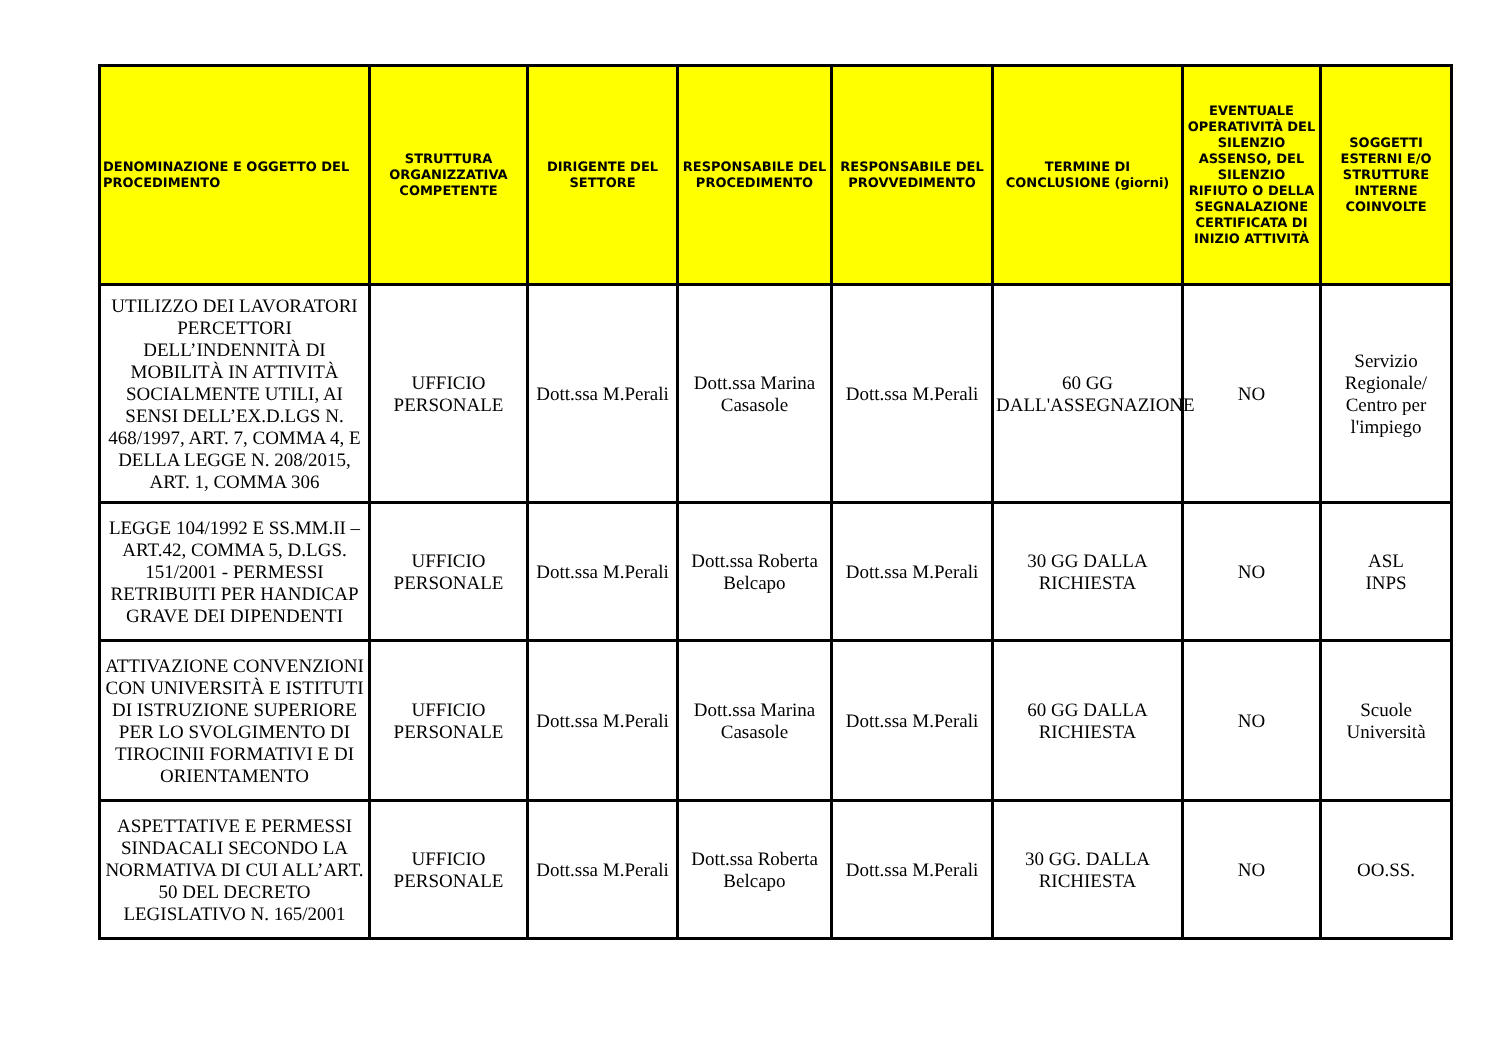| DENOMINAZIONE E OGGETTO DEL PROCEDIMENTO | STRUTTURA ORGANIZZATIVA COMPETENTE | DIRIGENTE DEL SETTORE | RESPONSABILE DEL PROCEDIMENTO | RESPONSABILE DEL PROVVEDIMENTO | TERMINE DI CONCLUSIONE (giorni) | EVENTUALE OPERATIVITÀ DEL SILENZIO ASSENSO, DEL SILENZIO RIFIUTO O DELLA SEGNALAZIONE CERTIFICATA DI INIZIO ATTIVITÀ | SOGGETTI ESTERNI E/O STRUTTURE INTERNE COINVOLTE |
| --- | --- | --- | --- | --- | --- | --- | --- |
| UTILIZZO DEI LAVORATORI PERCETTORI DELL’INDENNITÀ DI MOBILITÀ IN ATTIVITÀ SOCIALMENTE UTILI, AI SENSI DELL’EX.D.LGS N. 468/1997, ART. 7, COMMA 4, E DELLA LEGGE N. 208/2015, ART. 1, COMMA 306 | UFFICIO PERSONALE | Dott.ssa M.Perali | Dott.ssa Marina Casasole | Dott.ssa M.Perali | 60 GG DALL'ASSEGNAZIONE | NO | Servizio Regionale/ Centro per l'impiego |
| LEGGE 104/1992 E SS.MM.II – ART.42, COMMA 5, D.LGS. 151/2001 - PERMESSI RETRIBUITI PER HANDICAP GRAVE DEI DIPENDENTI | UFFICIO PERSONALE | Dott.ssa M.Perali | Dott.ssa Roberta Belcapo | Dott.ssa M.Perali | 30 GG DALLA RICHIESTA | NO | ASL INPS |
| ATTIVAZIONE CONVENZIONI CON UNIVERSITÀ E ISTITUTI DI ISTRUZIONE SUPERIORE PER LO SVOLGIMENTO DI TIROCINII FORMATIVI E DI ORIENTAMENTO | UFFICIO PERSONALE | Dott.ssa M.Perali | Dott.ssa Marina Casasole | Dott.ssa M.Perali | 60 GG DALLA RICHIESTA | NO | Scuole Università |
| ASPETTATIVE E PERMESSI SINDACALI SECONDO LA NORMATIVA DI CUI ALL’ART. 50 DEL DECRETO LEGISLATIVO N. 165/2001 | UFFICIO PERSONALE | Dott.ssa M.Perali | Dott.ssa Roberta Belcapo | Dott.ssa M.Perali | 30 GG. DALLA RICHIESTA | NO | OO.SS. |